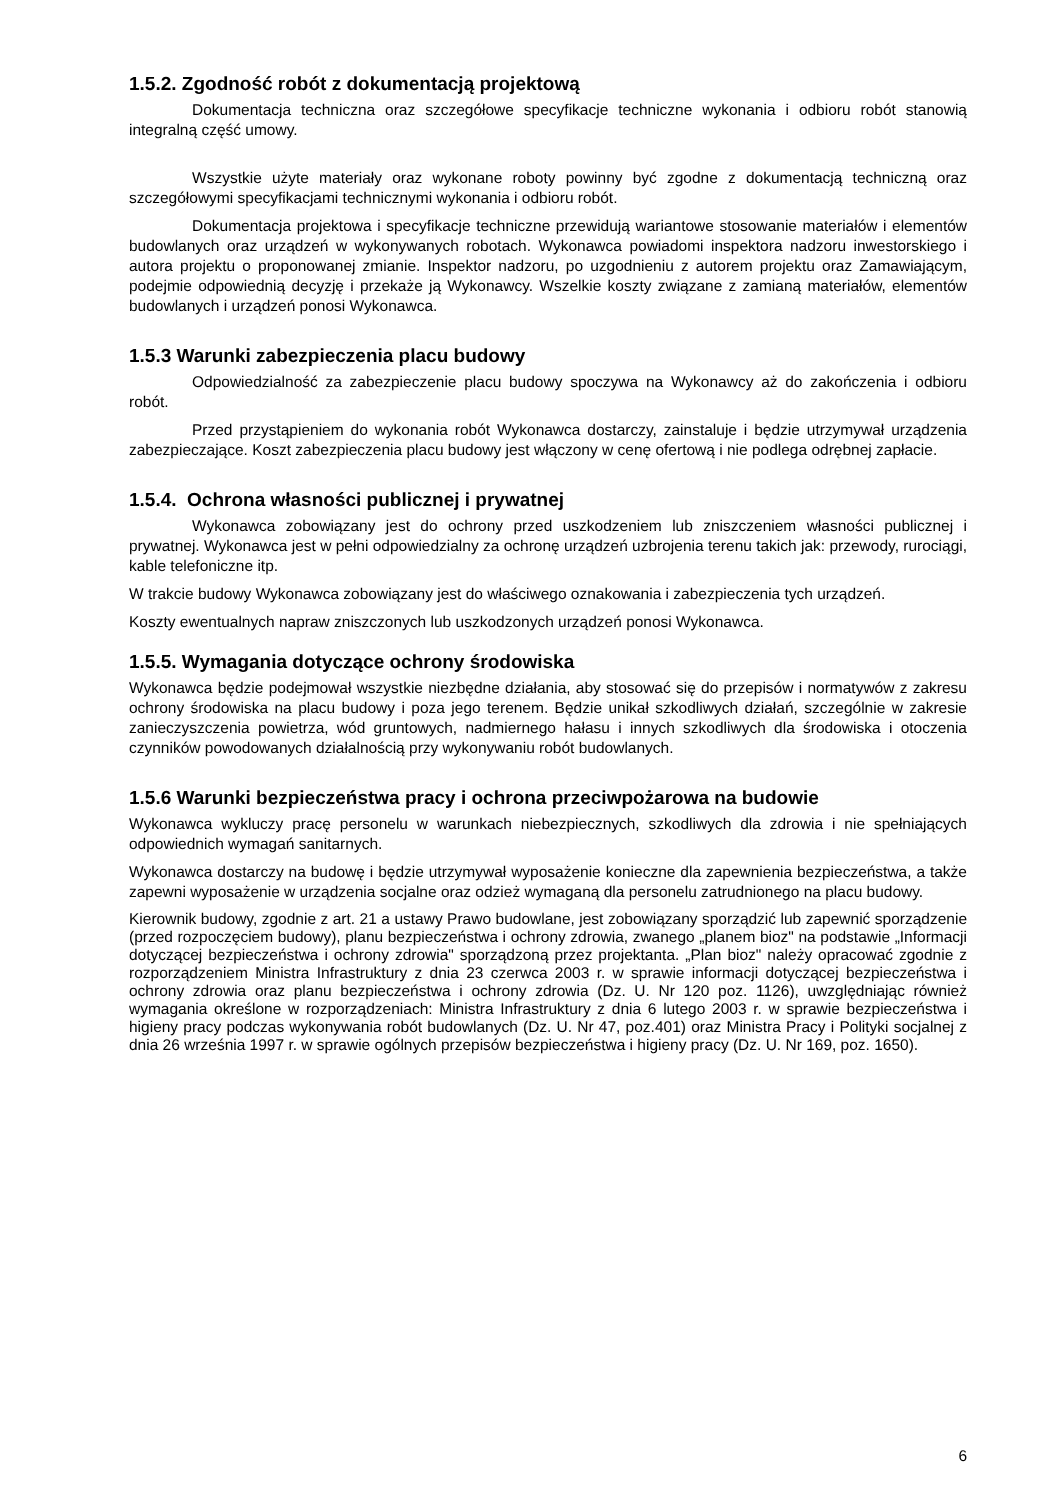1.5.2. Zgodność robót z dokumentacją projektową
Dokumentacja techniczna oraz szczegółowe specyfikacje techniczne wykonania i odbioru robót stanowią integralną część umowy.
Wszystkie użyte materiały oraz wykonane roboty powinny być zgodne z dokumentacją techniczną oraz szczegółowymi specyfikacjami technicznymi wykonania i odbioru robót.
Dokumentacja projektowa i specyfikacje techniczne przewidują wariantowe stosowanie materiałów i elementów budowlanych oraz urządzeń w wykonywanych robotach. Wykonawca powiadomi inspektora nadzoru inwestorskiego i autora projektu o proponowanej zmianie. Inspektor nadzoru, po uzgodnieniu z autorem projektu oraz Zamawiającym, podejmie odpowiednią decyzję i przekaże ją Wykonawcy. Wszelkie koszty związane z zamianą materiałów, elementów budowlanych i urządzeń ponosi Wykonawca.
1.5.3 Warunki zabezpieczenia placu budowy
Odpowiedzialność za zabezpieczenie placu budowy spoczywa na Wykonawcy aż do zakończenia i odbioru robót.
Przed przystąpieniem do wykonania robót Wykonawca dostarczy, zainstaluje i będzie utrzymywał urządzenia zabezpieczające. Koszt zabezpieczenia placu budowy jest włączony w cenę ofertową i nie podlega odrębnej zapłacie.
1.5.4. Ochrona własności publicznej i prywatnej
Wykonawca zobowiązany jest do ochrony przed uszkodzeniem lub zniszczeniem własności publicznej i prywatnej. Wykonawca jest w pełni odpowiedzialny za ochronę urządzeń uzbrojenia terenu takich jak: przewody, rurociągi, kable telefoniczne itp.
W trakcie budowy Wykonawca zobowiązany jest do właściwego oznakowania i zabezpieczenia tych urządzeń.
Koszty ewentualnych napraw zniszczonych lub uszkodzonych urządzeń ponosi Wykonawca.
1.5.5. Wymagania dotyczące ochrony środowiska
Wykonawca będzie podejmował wszystkie niezbędne działania, aby stosować się do przepisów i normatywów z zakresu ochrony środowiska na placu budowy i poza jego terenem. Będzie unikał szkodliwych działań, szczególnie w zakresie zanieczyszczenia powietrza, wód gruntowych, nadmiernego hałasu i innych szkodliwych dla środowiska i otoczenia czynników powodowanych działalnością przy wykonywaniu robót budowlanych.
1.5.6 Warunki bezpieczeństwa pracy i ochrona przeciwpożarowa na budowie
Wykonawca wykluczy pracę personelu w warunkach niebezpiecznych, szkodliwych dla zdrowia i nie spełniających odpowiednich wymagań sanitarnych.
Wykonawca dostarczy na budowę i będzie utrzymywał wyposażenie konieczne dla zapewnienia bezpieczeństwa, a także zapewni wyposażenie w urządzenia socjalne oraz odzież wymaganą dla personelu zatrudnionego na placu budowy.
Kierownik budowy, zgodnie z art. 21 a ustawy Prawo budowlane, jest zobowiązany sporządzić lub zapewnić sporządzenie (przed rozpoczęciem budowy), planu bezpieczeństwa i ochrony zdrowia, zwanego „planem bioz" na podstawie „Informacji dotyczącej bezpieczeństwa i ochrony zdrowia" sporządzoną przez projektanta. „Plan bioz" należy opracować zgodnie z rozporządzeniem Ministra Infrastruktury z dnia 23 czerwca 2003 r. w sprawie informacji dotyczącej bezpieczeństwa i ochrony zdrowia oraz planu bezpieczeństwa i ochrony zdrowia (Dz. U. Nr 120 poz. 1126), uwzględniając również wymagania określone w rozporządzeniach: Ministra Infrastruktury z dnia 6 lutego 2003 r. w sprawie bezpieczeństwa i higieny pracy podczas wykonywania robót budowlanych (Dz. U. Nr 47, poz.401) oraz Ministra Pracy i Polityki socjalnej z dnia 26 września 1997 r. w sprawie ogólnych przepisów bezpieczeństwa i higieny pracy (Dz. U. Nr 169, poz. 1650).
6